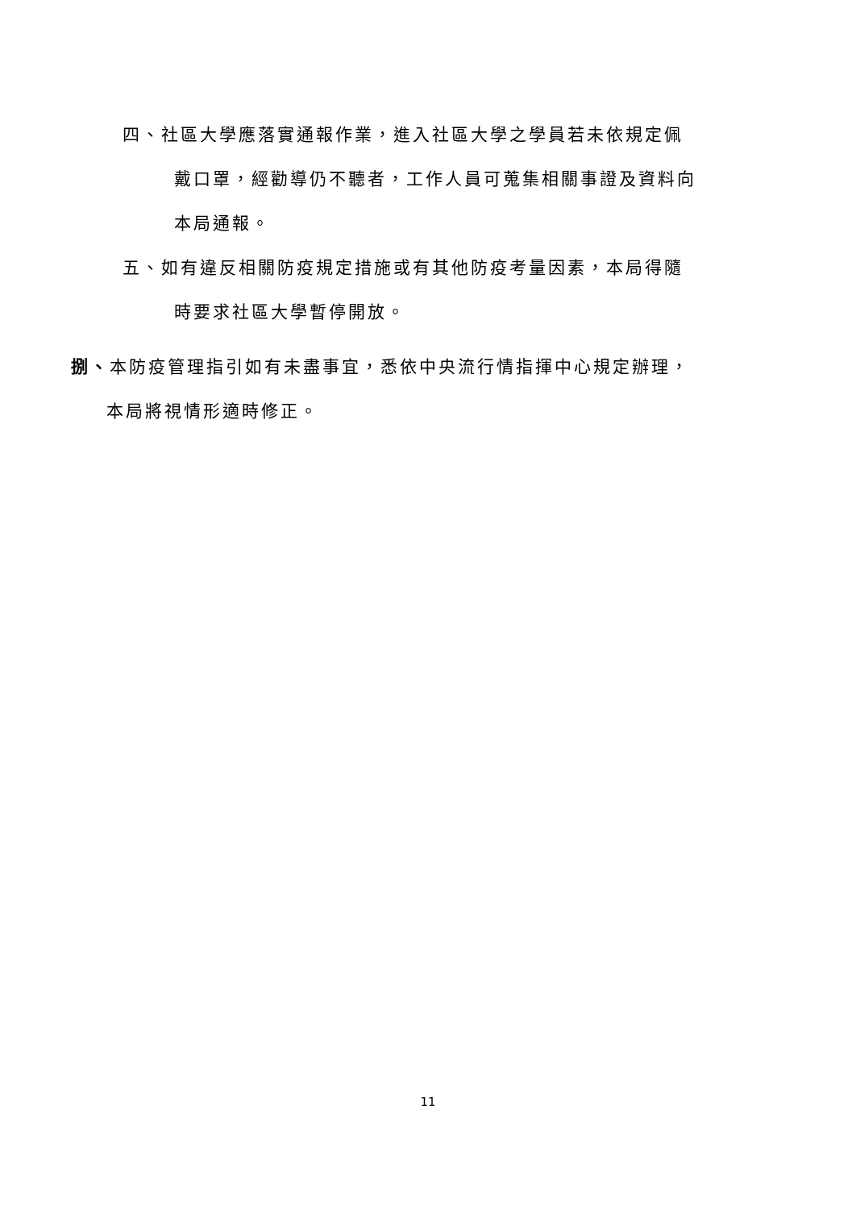四、社區大學應落實通報作業，進入社區大學之學員若未依規定佩
戴口罩，經勸導仍不聽者，工作人員可蒐集相關事證及資料向
本局通報。
五、如有違反相關防疫規定措施或有其他防疫考量因素，本局得隨
時要求社區大學暫停開放。
捌、本防疫管理指引如有未盡事宜，悉依中央流行情指揮中心規定辦理，
本局將視情形適時修正。
11